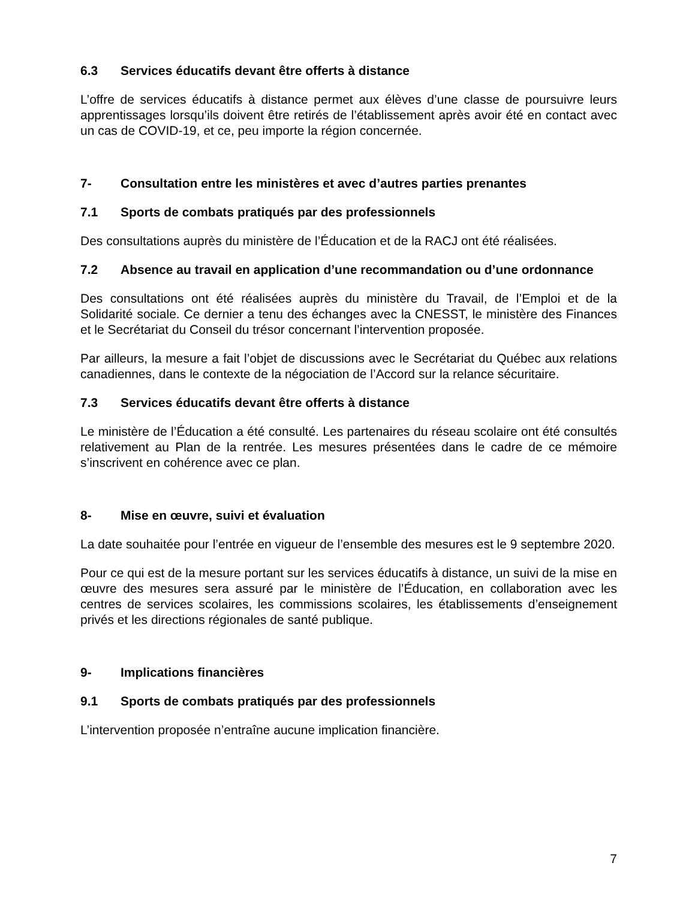6.3 Services éducatifs devant être offerts à distance
L’offre de services éducatifs à distance permet aux élèves d’une classe de poursuivre leurs apprentissages lorsqu’ils doivent être retirés de l’établissement après avoir été en contact avec un cas de COVID-19, et ce, peu importe la région concernée.
7- Consultation entre les ministères et avec d’autres parties prenantes
7.1 Sports de combats pratiqués par des professionnels
Des consultations auprès du ministère de l’Éducation et de la RACJ ont été réalisées.
7.2 Absence au travail en application d’une recommandation ou d’une ordonnance
Des consultations ont été réalisées auprès du ministère du Travail, de l’Emploi et de la Solidarité sociale. Ce dernier a tenu des échanges avec la CNESST, le ministère des Finances et le Secrétariat du Conseil du trésor concernant l’intervention proposée.
Par ailleurs, la mesure a fait l’objet de discussions avec le Secrétariat du Québec aux relations canadiennes, dans le contexte de la négociation de l’Accord sur la relance sécuritaire.
7.3 Services éducatifs devant être offerts à distance
Le ministère de l’Éducation a été consulté. Les partenaires du réseau scolaire ont été consultés relativement au Plan de la rentrée. Les mesures présentées dans le cadre de ce mémoire s’inscrivent en cohérence avec ce plan.
8- Mise en œuvre, suivi et évaluation
La date souhaitée pour l’entrée en vigueur de l’ensemble des mesures est le 9 septembre 2020.
Pour ce qui est de la mesure portant sur les services éducatifs à distance, un suivi de la mise en œuvre des mesures sera assuré par le ministère de l’Éducation, en collaboration avec les centres de services scolaires, les commissions scolaires, les établissements d’enseignement privés et les directions régionales de santé publique.
9- Implications financières
9.1 Sports de combats pratiqués par des professionnels
L’intervention proposée n’entraîne aucune implication financière.
7